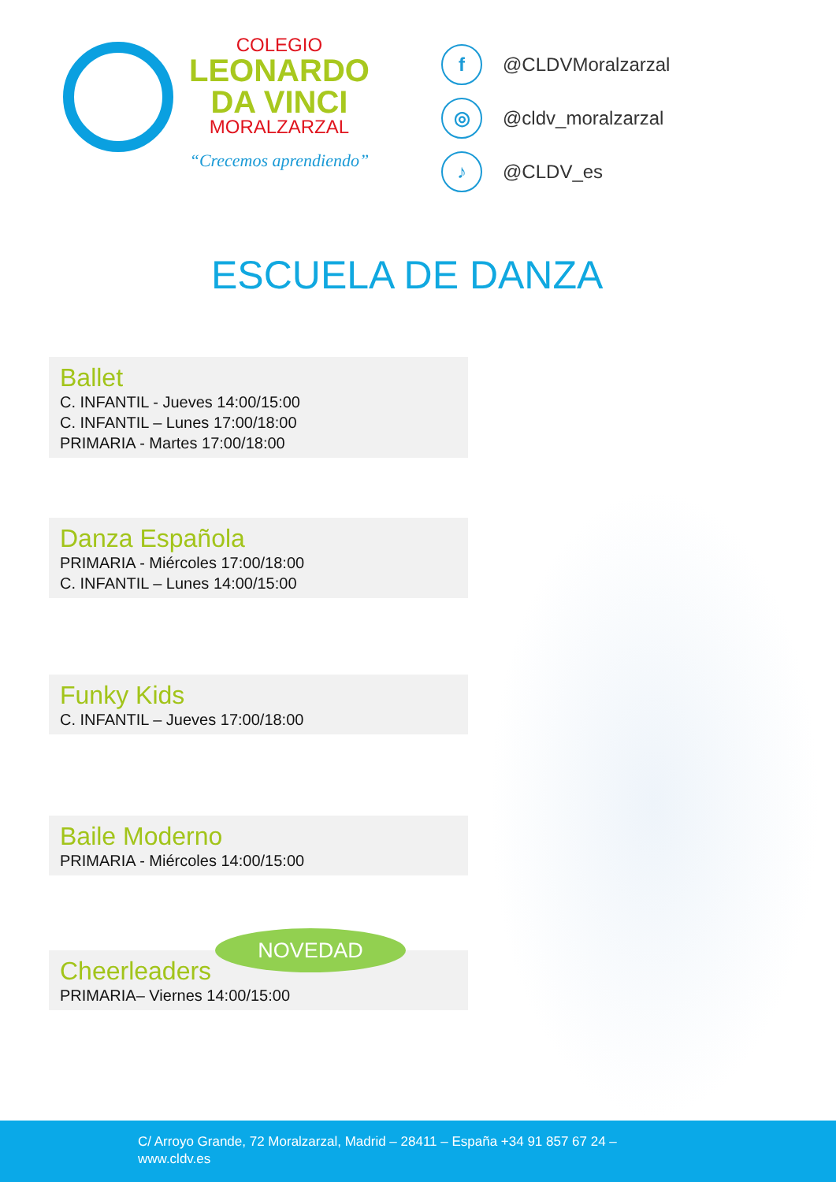COLEGIO
LEONARDO
DA VINCI
MORALZARZAL
“Crecemos aprendiendo”
f @CLDVMoralzarzal
◎ @cldv_moralzarzal
♪ @CLDV_es
ESCUELA DE DANZA
Ballet
C. INFANTIL - Jueves 14:00/15:00
C. INFANTIL – Lunes 17:00/18:00
PRIMARIA - Martes 17:00/18:00
Danza Española
PRIMARIA - Miércoles 17:00/18:00
C. INFANTIL – Lunes 14:00/15:00
Funky Kids
C. INFANTIL – Jueves 17:00/18:00
Baile Moderno
PRIMARIA - Miércoles 14:00/15:00
Cheerleaders
PRIMARIA– Viernes 14:00/15:00
NOVEDAD
C/ Arroyo Grande, 72 Moralzarzal, Madrid – 28411 – España +34 91 857 67 24 –
www.cldv.es